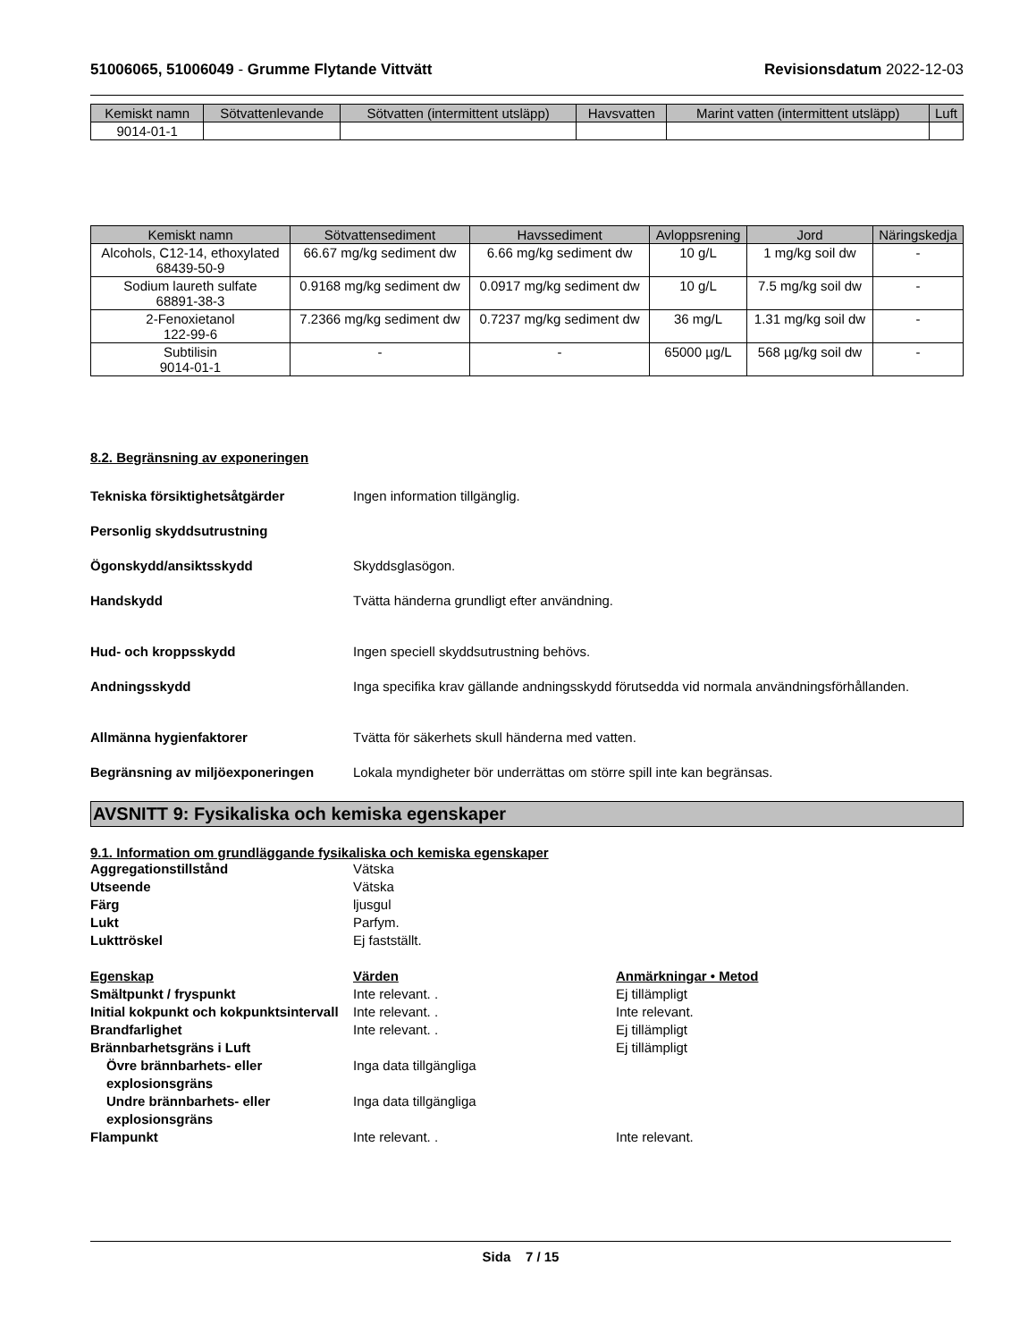51006065, 51006049 - Grumme Flytande Vittvätt Revisionsdatum 2022-12-03
| Kemiskt namn | Sötvattenlevande | Sötvatten (intermittent utsläpp) | Havsvatten | Marint vatten (intermittent utsläpp) | Luft |
| --- | --- | --- | --- | --- | --- |
| 9014-01-1 | | | | | |
| Kemiskt namn | Sötvattensediment | Havssediment | Avloppsrening | Jord | Näringskedja |
| --- | --- | --- | --- | --- | --- |
| Alcohols, C12-14, ethoxylated 68439-50-9 | 66.67 mg/kg sediment dw | 6.66 mg/kg sediment dw | 10 g/L | 1 mg/kg soil dw | - |
| Sodium laureth sulfate 68891-38-3 | 0.9168 mg/kg sediment dw | 0.0917 mg/kg sediment dw | 10 g/L | 7.5 mg/kg soil dw | - |
| 2-Fenoxietanol 122-99-6 | 7.2366 mg/kg sediment dw | 0.7237 mg/kg sediment dw | 36 mg/L | 1.31 mg/kg soil dw | - |
| Subtilisin 9014-01-1 | - | - | 65000 µg/L | 568 µg/kg soil dw | - |
8.2. Begränsning av exponeringen
Tekniska försiktighetsåtgärder Ingen information tillgänglig.
Personlig skyddsutrustning
Ögonskydd/ansiktsskydd Skyddsglasögon.
Handskydd Tvätta händerna grundligt efter användning.
Hud- och kroppsskydd Ingen speciell skyddsutrustning behövs.
Andningsskydd Inga specifika krav gällande andningsskydd förutsedda vid normala användningsförhållanden.
Allmänna hygienfaktorer Tvätta för säkerhets skull händerna med vatten.
Begränsning av miljöexponeringen Lokala myndigheter bör underrättas om större spill inte kan begränsas.
AVSNITT 9: Fysikaliska och kemiska egenskaper
9.1. Information om grundläggande fysikaliska och kemiska egenskaper
Aggregationstillstånd Vätska Utseende Vätska Färg ljusgul Lukt Parfym. Lukttröskel Ej fastställt. Egenskap Värden Anmärkningar • Metod Smältpunkt / fryspunkt Inte relevant. . Ej tillämpligt Initial kokpunkt och kokpunktsintervall Inte relevant. . Inte relevant. Brandfarlighet Inte relevant. . Ej tillämpligt Brännbarhetsgräns i Luft Ej tillämpligt Övre brännbarhets- eller explosionsgräns Inga data tillgängliga Undre brännbarhets- eller explosionsgräns Inga data tillgängliga Flampunkt Inte relevant. . Inte relevant.
Sida 7 / 15